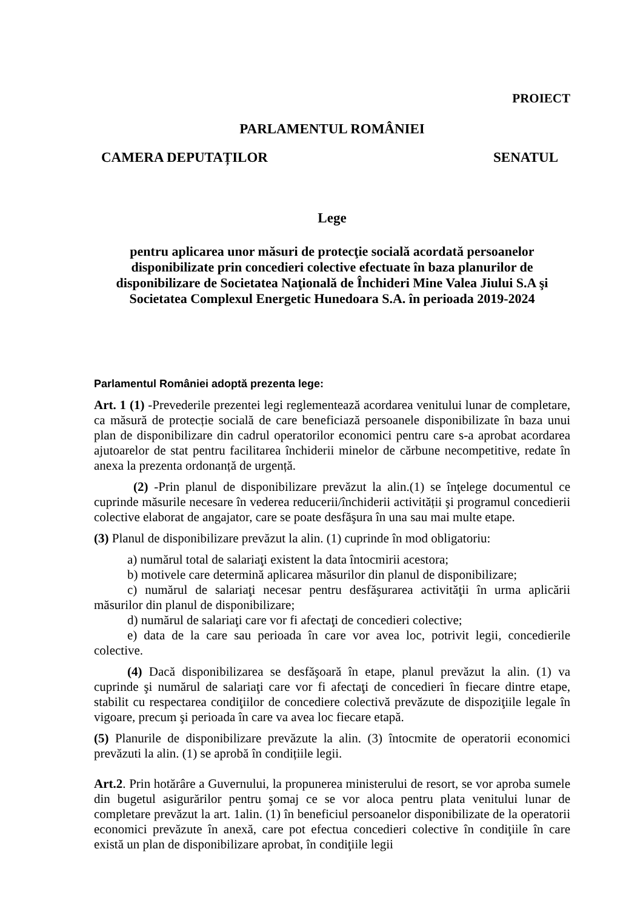PROIECT
PARLAMENTUL ROMÂNIEI
CAMERA DEPUTAȚILOR SENATUL
Lege
pentru aplicarea unor măsuri de protecţie socială acordată persoanelor disponibilizate prin concedieri colective efectuate în baza planurilor de disponibilizare de Societatea Naţională de Închideri Mine Valea Jiului S.A şi Societatea Complexul Energetic Hunedoara S.A. în perioada 2019-2024
Parlamentul României adoptă prezenta lege:
Art. 1 (1) -Prevederile prezentei legi reglementează acordarea venitului lunar de completare, ca măsură de protecție socială de care beneficiază persoanele disponibilizate în baza unui plan de disponibilizare din cadrul operatorilor economici pentru care s-a aprobat acordarea ajutoarelor de stat pentru facilitarea închiderii minelor de cărbune necompetitive, redate în anexa la prezenta ordonanță de urgență.
(2) -Prin planul de disponibilizare prevăzut la alin.(1) se înţelege documentul ce cuprinde măsurile necesare în vederea reducerii/închiderii activității şi programul concedierii colective elaborat de angajator, care se poate desfăşura în una sau mai multe etape.
(3) Planul de disponibilizare prevăzut la alin. (1) cuprinde în mod obligatoriu:
a) numărul total de salariaţi existent la data întocmirii acestora;
b) motivele care determină aplicarea măsurilor din planul de disponibilizare;
c) numărul de salariaţi necesar pentru desfăşurarea activităţii în urma aplicării măsurilor din planul de disponibilizare;
d) numărul de salariaţi care vor fi afectaţi de concedieri colective;
e) data de la care sau perioada în care vor avea loc, potrivit legii, concedierile colective.
(4) Dacă disponibilizarea se desfăşoară în etape, planul prevăzut la alin. (1) va cuprinde şi numărul de salariaţi care vor fi afectaţi de concedieri în fiecare dintre etape, stabilit cu respectarea condiţiilor de concediere colectivă prevăzute de dispoziţiile legale în vigoare, precum şi perioada în care va avea loc fiecare etapă.
(5) Planurile de disponibilizare prevăzute la alin. (3) întocmite de operatorii economici prevăzuti la alin. (1) se aprobă în condițiile legii.
Art.2. Prin hotărâre a Guvernului, la propunerea ministerului de resort, se vor aproba sumele din bugetul asigurărilor pentru şomaj ce se vor aloca pentru plata venitului lunar de completare prevăzut la art. 1alin. (1) în beneficiul persoanelor disponibilizate de la operatorii economici prevăzute în anexă, care pot efectua concedieri colective în condiţiile în care există un plan de disponibilizare aprobat, în condiţiile legii